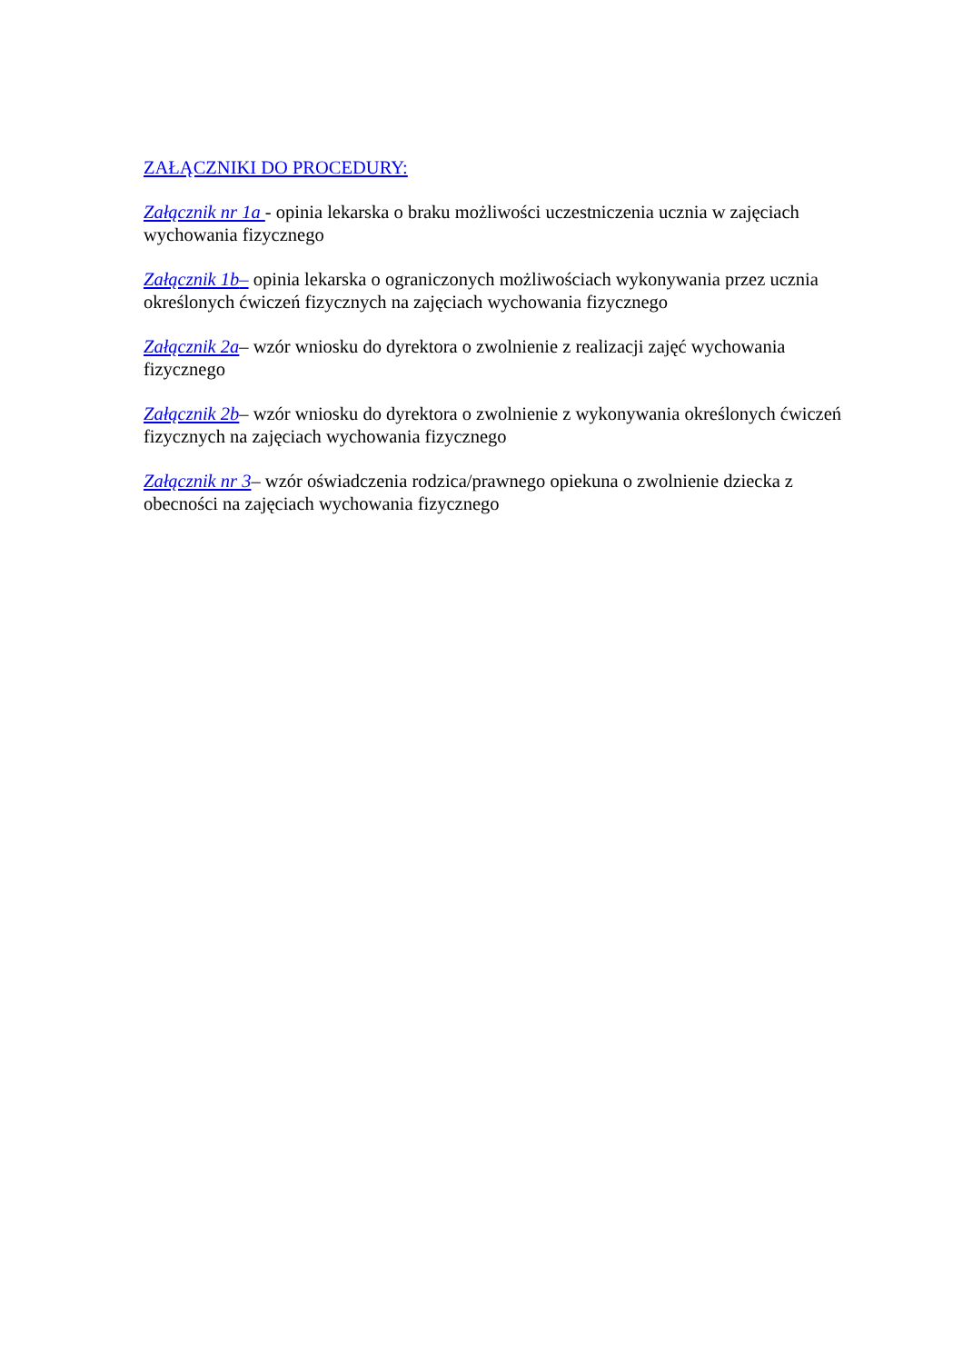ZAŁĄCZNIKI DO PROCEDURY:
Załącznik nr 1a - opinia lekarska o braku możliwości uczestniczenia ucznia w zajęciach wychowania fizycznego
Załącznik 1b– opinia lekarska o ograniczonych możliwościach wykonywania przez ucznia określonych ćwiczeń fizycznych na zajęciach wychowania fizycznego
Załącznik 2a– wzór wniosku do dyrektora o zwolnienie z realizacji zajęć wychowania fizycznego
Załącznik 2b– wzór wniosku do dyrektora o zwolnienie z wykonywania określonych ćwiczeń fizycznych na zajęciach wychowania fizycznego
Załącznik nr 3– wzór oświadczenia rodzica/prawnego opiekuna o zwolnienie dziecka z obecności na zajęciach wychowania fizycznego